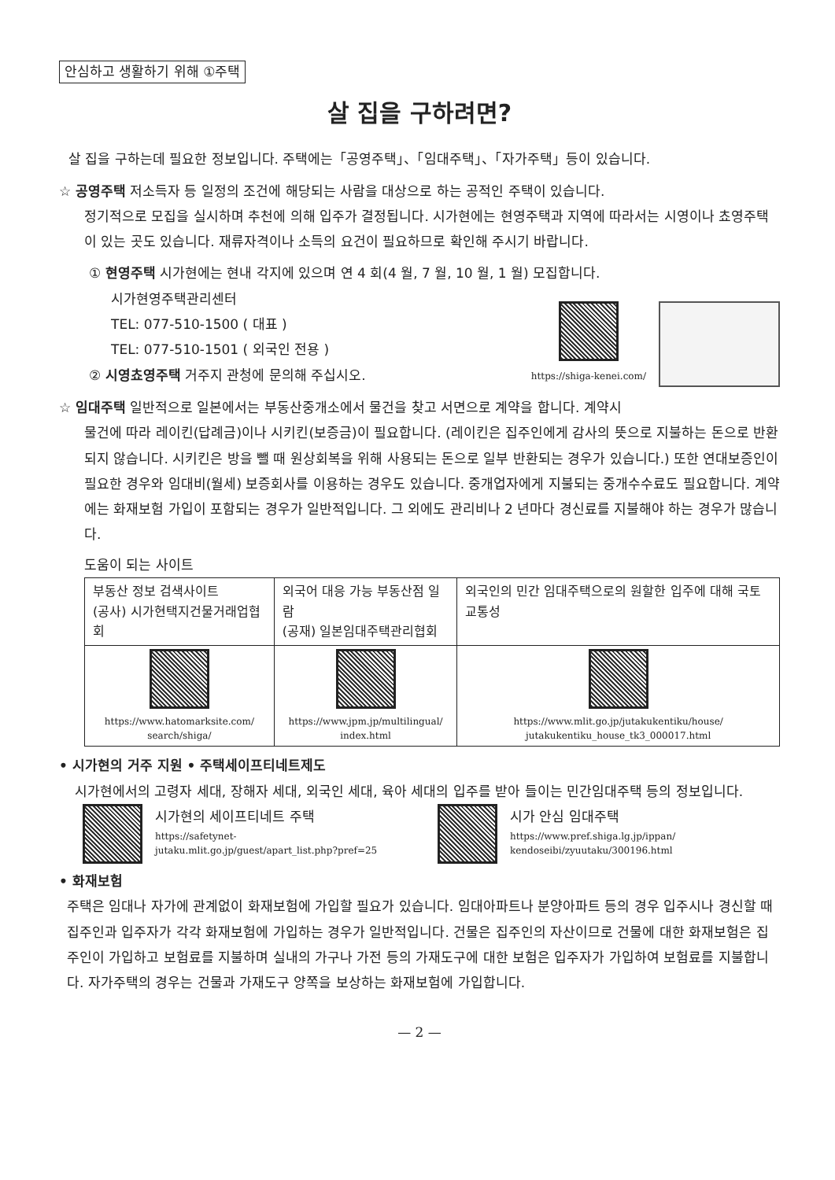안심하고 생활하기 위해 ①주택
살 집을 구하려면?
살 집을 구하는데 필요한 정보입니다. 주택에는「공영주택」、「임대주택」、「자가주택」등이 있습니다.
☆ 공영주택 저소득자 등 일정의 조건에 해당되는 사람을 대상으로 하는 공적인 주택이 있습니다.
정기적으로 모집을 실시하며 추천에 의해 입주가 결정됩니다. 시가현에는 현영주택과 지역에 따라서는 시영이나 쵸영주택이 있는 곳도 있습니다. 재류자격이나 소득의 요건이 필요하므로 확인해 주시기 바랍니다.
① 현영주택 시가현에는 현내 각지에 있으며 연 4 회(4 월, 7 월, 10 월, 1 월) 모집합니다.
시가현영주택관리센터
TEL: 077-510-1500 ( 대표 )
TEL: 077-510-1501 ( 외국인 전용 )
② 시영쵸영주택 거주지 관청에 문의해 주십시오.
https://shiga-kenei.com/
☆ 임대주택 일반적으로 일본에서는 부동산중개소에서 물건을 찾고 서면으로 계약을 합니다. 계약시
물건에 따라 레이킨(답례금)이나 시키킨(보증금)이 필요합니다. (레이킨은 집주인에게 감사의 뜻으로 지불하는 돈으로 반환되지 않습니다. 시키킨은 방을 뺄 때 원상회복을 위해 사용되는 돈으로 일부 반환되는 경우가 있습니다.) 또한 연대보증인이 필요한 경우와 임대비(월세) 보증회사를 이용하는 경우도 있습니다. 중개업자에게 지불되는 중개수수료도 필요합니다. 계약에는 화재보험 가입이 포함되는 경우가 일반적입니다. 그 외에도 관리비나 2 년마다 경신료를 지불해야 하는 경우가 많습니다.
도움이 되는 사이트
| 부동산 정보 검색사이트 (공사) 시가현택지건물거래업협회 | 외국어 대응 가능 부동산점 일람 (공재) 일본임대주택관리협회 | 외국인의 민간 임대주택으로의 원할한 입주에 대해 국토교통성 |
| https://www.hatomarksite.com/ search/shiga/ | https://www.jpm.jp/multilingual/ index.html | https://www.mlit.go.jp/jutakukentiku/house/ jutakukentiku_house_tk3_000017.html |
• 시가현의 거주 지원 • 주택세이프티네트제도
시가현에서의 고령자 세대, 장해자 세대, 외국인 세대, 육아 세대의 입주를 받아 들이는 민간임대주택 등의 정보입니다.
시가현의 세이프티네트 주택
https://safetynet-
jutaku.mlit.go.jp/guest/apart_list.php?pref=25
시가 안심 임대주택
https://www.pref.shiga.lg.jp/ippan/
kendoseibi/zyuutaku/300196.html
• 화재보험
주택은 임대나 자가에 관계없이 화재보험에 가입할 필요가 있습니다. 임대아파트나 분양아파트 등의 경우 입주시나 경신할 때 집주인과 입주자가 각각 화재보험에 가입하는 경우가 일반적입니다. 건물은 집주인의 자산이므로 건물에 대한 화재보험은 집주인이 가입하고 보험료를 지불하며 실내의 가구나 가전 등의 가재도구에 대한 보험은 입주자가 가입하여 보험료를 지불합니다. 자가주택의 경우는 건물과 가재도구 양쪽을 보상하는 화재보험에 가입합니다.
— 2 —